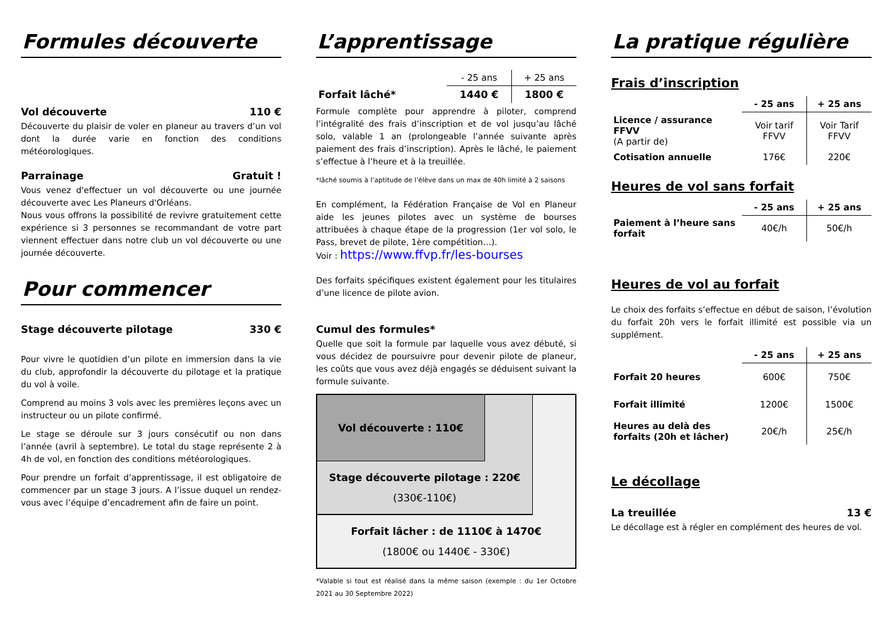Formules découverte
Vol découverte 110 €
Découverte du plaisir de voler en planeur au travers d’un vol dont la durée varie en fonction des conditions météorologiques.
Parrainage Gratuit !
Vous venez d'effectuer un vol découverte ou une journée découverte avec Les Planeurs d'Orléans.
Nous vous offrons la possibilité de revivre gratuitement cette expérience si 3 personnes se recommandant de votre part viennent effectuer dans notre club un vol découverte ou une journée découverte.
Pour commencer
Stage découverte pilotage 330 €
Pour vivre le quotidien d’un pilote en immersion dans la vie du club, approfondir la découverte du pilotage et la pratique du vol à voile.
Comprend au moins 3 vols avec les premières leçons avec un instructeur ou un pilote confirmé.
Le stage se déroule sur 3 jours consécutif ou non dans l’année (avril à septembre). Le total du stage représente 2 à 4h de vol, en fonction des conditions météorologiques.
Pour prendre un forfait d’apprentissage, il est obligatoire de commencer par un stage 3 jours. A l’issue duquel un rendez-vous avec l’équipe d’encadrement afin de faire un point.
L’apprentissage
| | - 25 ans | + 25 ans |
| Forfait lâché* | 1440 € | 1800 € |
Formule complète pour apprendre à piloter, comprend l’intégralité des frais d’inscription et de vol jusqu’au lâché solo, valable 1 an (prolongeable l’année suivante après paiement des frais d’inscription). Après le lâché, le paiement s’effectue à l’heure et à la treuillée.
*lâché soumis à l’aptitude de l’élève dans un max de 40h limité à 2 saisons
En complément, la Fédération Française de Vol en Planeur aide les jeunes pilotes avec un système de bourses attribuées à chaque étape de la progression (1er vol solo, le Pass, brevet de pilote, 1ère compétition…).
Voir : https://www.ffvp.fr/les-bourses
Des forfaits spécifiques existent également pour les titulaires d’une licence de pilote avion.
Cumul des formules*
Quelle que soit la formule par laquelle vous avez débuté, si vous décidez de poursuivre pour devenir pilote de planeur, les coûts que vous avez déjà engagés se déduisent suivant la formule suivante.
Vol découverte : 110€
Stage découverte pilotage : 220€
(330€-110€)
Forfait lâcher : de 1110€ à 1470€
(1800€ ou 1440€ - 330€)
*Valable si tout est réalisé dans la même saison (exemple : du 1er Octobre 2021 au 30 Septembre 2022)
La pratique régulière
Frais d’inscription
| | - 25 ans | + 25 ans |
| --- | --- | --- |
| Licence / assurance FFVV (A partir de) | Voir tarif FFVV | Voir Tarif FFVV |
| Cotisation annuelle | 176€ | 220€ |
Heures de vol sans forfait
| | - 25 ans | + 25 ans |
| --- | --- | --- |
| Paiement à l’heure sans forfait | 40€/h | 50€/h |
Heures de vol au forfait
Le choix des forfaits s’effectue en début de saison, l’évolution du forfait 20h vers le forfait illimité est possible via un supplément.
| | - 25 ans | + 25 ans |
| --- | --- | --- |
| Forfait 20 heures | 600€ | 750€ |
| Forfait illimité | 1200€ | 1500€ |
| Heures au delà des forfaits (20h et lâcher) | 20€/h | 25€/h |
Le décollage
La treuillée 13 €
Le décollage est à régler en complément des heures de vol.